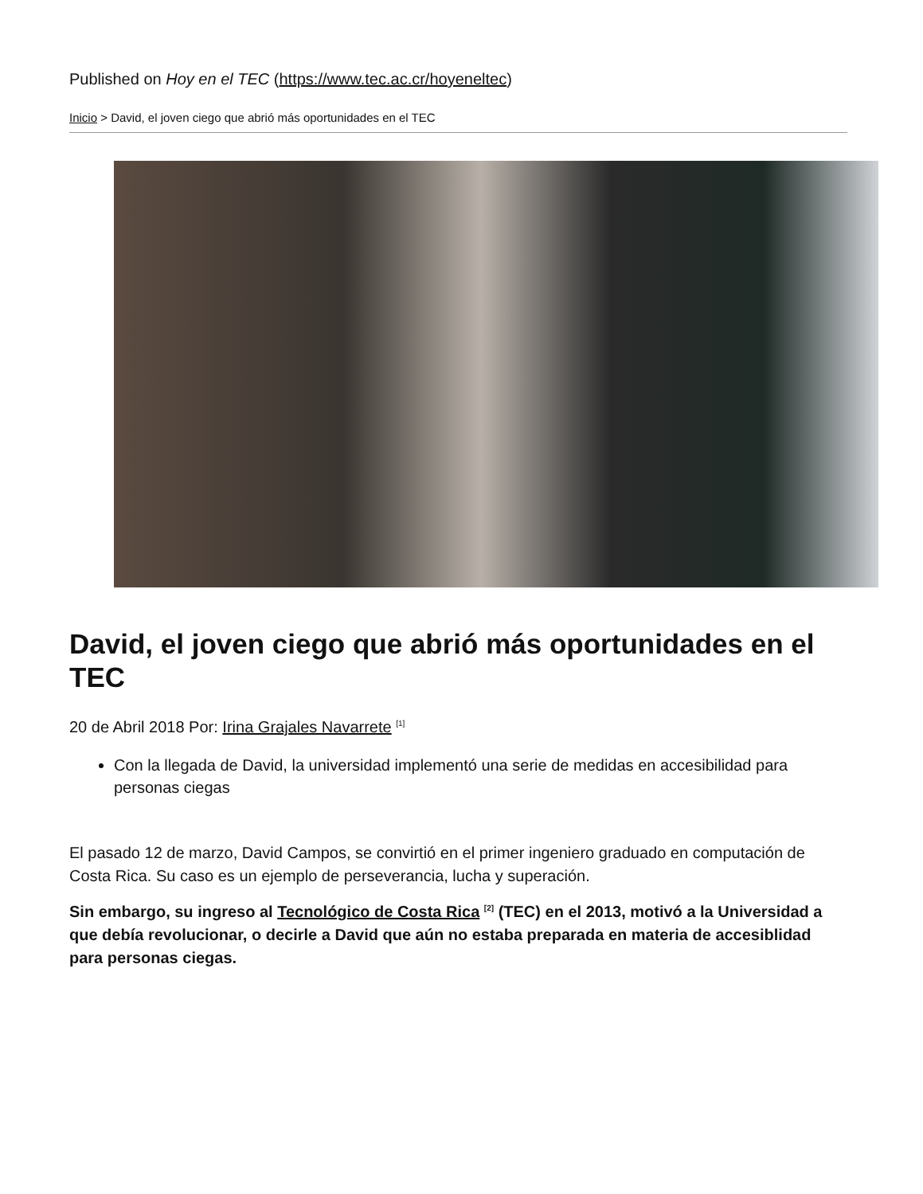Published on Hoy en el TEC (https://www.tec.ac.cr/hoyeneltec)
Inicio > David, el joven ciego que abrió más oportunidades en el TEC
David, el joven ciego que abrió más oportunidades en el TEC
20 de Abril 2018 Por: Irina Grajales Navarrete <sup>[1]</sup>
Con la llegada de David, la universidad implementó una serie de medidas en accesibilidad para personas ciegas
El pasado 12 de marzo, David Campos, se convirtió en el primer ingeniero graduado en computación de Costa Rica. Su caso es un ejemplo de perseverancia, lucha y superación.
Sin embargo, su ingreso al Tecnológico de Costa Rica <sup>[2]</sup> (TEC) en el 2013, motivó a la Universidad a que debía revolucionar, o decirle a David que aún no estaba preparada en materia de accesiblidad para personas ciegas.